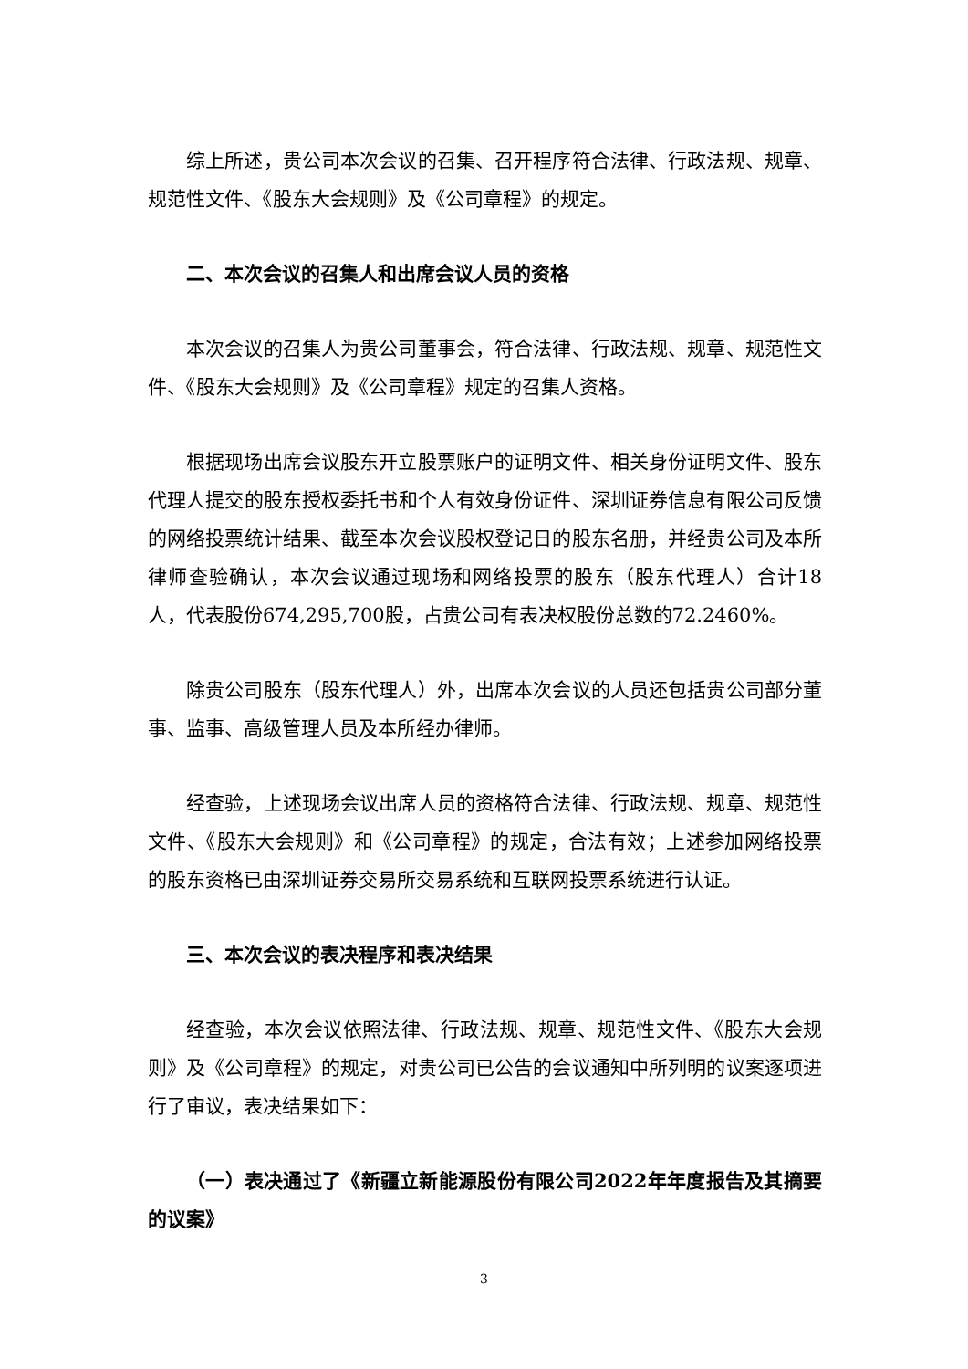综上所述，贵公司本次会议的召集、召开程序符合法律、行政法规、规章、规范性文件、《股东大会规则》及《公司章程》的规定。
二、本次会议的召集人和出席会议人员的资格
本次会议的召集人为贵公司董事会，符合法律、行政法规、规章、规范性文件、《股东大会规则》及《公司章程》规定的召集人资格。
根据现场出席会议股东开立股票账户的证明文件、相关身份证明文件、股东代理人提交的股东授权委托书和个人有效身份证件、深圳证券信息有限公司反馈的网络投票统计结果、截至本次会议股权登记日的股东名册，并经贵公司及本所律师查验确认，本次会议通过现场和网络投票的股东（股东代理人）合计18人，代表股份674,295,700股，占贵公司有表决权股份总数的72.2460%。
除贵公司股东（股东代理人）外，出席本次会议的人员还包括贵公司部分董事、监事、高级管理人员及本所经办律师。
经查验，上述现场会议出席人员的资格符合法律、行政法规、规章、规范性文件、《股东大会规则》和《公司章程》的规定，合法有效；上述参加网络投票的股东资格已由深圳证券交易所交易系统和互联网投票系统进行认证。
三、本次会议的表决程序和表决结果
经查验，本次会议依照法律、行政法规、规章、规范性文件、《股东大会规则》及《公司章程》的规定，对贵公司已公告的会议通知中所列明的议案逐项进行了审议，表决结果如下：
（一）表决通过了《新疆立新能源股份有限公司2022年年度报告及其摘要的议案》
3